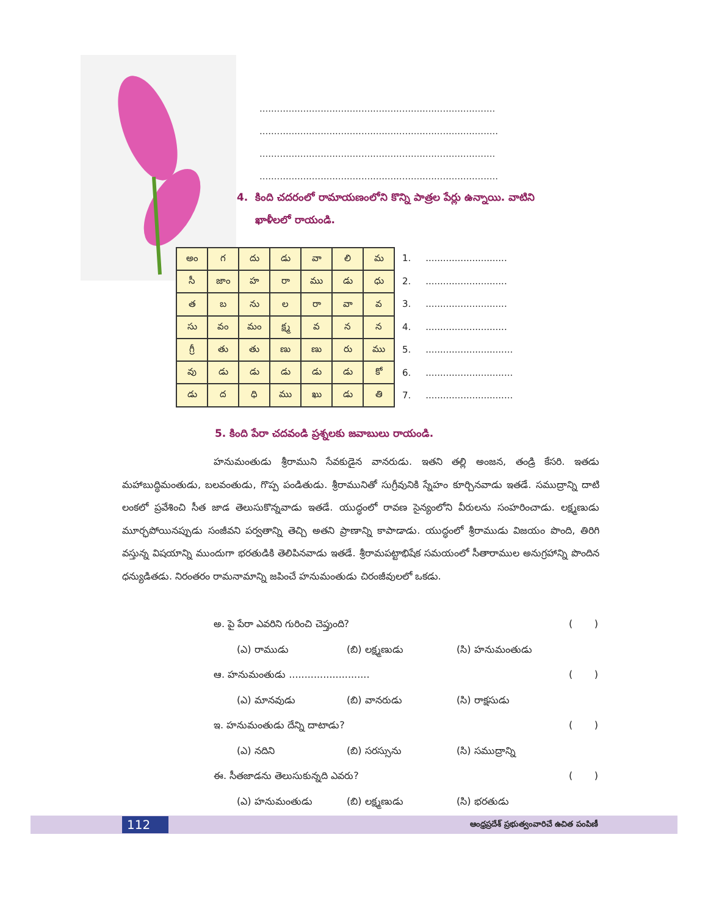.................................................................................
..................................................................................
.................................................................................
..................................................................................
4. కింది చదరంలో రామాయణంలోని కొన్ని పాత్రల పేర్లు ఉన్నాయి. వాటిని
ఖాళీలలో రాయండి.
| అం | గ | దు | డు | వా | లి | మ |
| సీ | జాం | హ | రా | ము | డు | ధు |
| త | బ | ను | ల | రా | వా | వ |
| సు | వం | మం | క్ష్మ | వ | న | న |
| గ్రీ | తు | తు | ణు | ణు | రు | ము |
| వు | డు | డు | డు | డు | డు | కో |
| డు | ద | ధి | ము | ఖు | డు | తి |
1. ............................
2. ............................
3. ............................
4. ............................
5. ..............................
6. ..............................
7. ..............................
5. కింది పేరా చదవండి ప్రశ్నలకు జవాబులు రాయండి.
హనుమంతుడు శ్రీరాముని సేవకుడైన వానరుడు. ఇతని తల్లి అంజన, తండ్రి కేసరి. ఇతడు మహాబుద్ధిమంతుడు, బలవంతుడు, గొప్ప పండితుడు. శ్రీరామునితో సుగ్రీవునికి స్నేహం కూర్చినవాడు ఇతడే. సముద్రాన్ని దాటి లంకలో ప్రవేశించి సీత జాడ తెలుసుకొన్నవాడు ఇతడే. యుద్ధంలో రావణ సైన్యంలోని వీరులను సంహరించాడు. లక్ష్మణుడు మూర్ఛపోయినప్పుడు సంజీవని పర్వతాన్ని తెచ్చి అతని ప్రాణాన్ని కాపాడాడు. యుద్ధంలో శ్రీరాముడు విజయం పొంది, తిరిగి వస్తున్న విషయాన్ని ముందుగా భరతుడికి తెలిపినవాడు ఇతడే. శ్రీరామపట్టాభిషేక సమయంలో సీతారాముల అనుగ్రహాన్ని పొందిన ధన్యుడితడు. నిరంతరం రామనామాన్ని జపించే హనుమంతుడు చిరంజీవులలో ఒకడు.
అ. పై పేరా ఎవరిని గురించి చెప్తుంది? ( )
(ఎ) రాముడు (బి) లక్ష్మణుడు (సి) హనుమంతుడు
ఆ. హనుమంతుడు .......................... ( )
(ఎ) మానవుడు (బి) వానరుడు (సి) రాక్షసుడు
ఇ. హనుమంతుడు దేన్ని దాటాడు? ( )
(ఎ) నదిని (బి) సరస్సును (సి) సముద్రాన్ని
ఈ. సీతజాడను తెలుసుకున్నది ఎవరు? ( )
(ఎ) హనుమంతుడు (బి) లక్ష్మణుడు (సి) భరతుడు
112 ఆంధ్రప్రదేశ్ ప్రభుత్వంవారిచే ఉచిత పంపిణీ